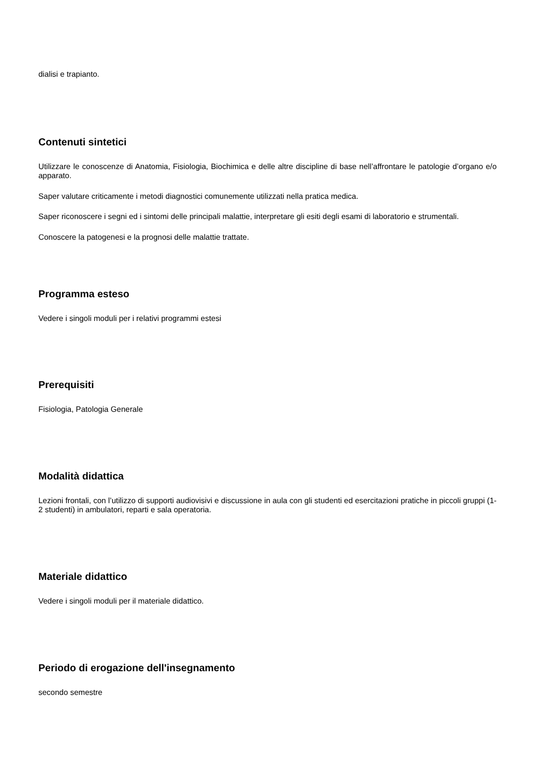dialisi e trapianto.
Contenuti sintetici
Utilizzare le conoscenze di Anatomia, Fisiologia, Biochimica e delle altre discipline di base nell’affrontare le patologie d’organo e/o apparato.
Saper valutare criticamente i metodi diagnostici comunemente utilizzati nella pratica medica.
Saper riconoscere i segni ed i sintomi delle principali malattie, interpretare gli esiti degli esami di laboratorio e strumentali.
Conoscere la patogenesi e la prognosi delle malattie trattate.
Programma esteso
Vedere i singoli moduli per i relativi programmi estesi
Prerequisiti
Fisiologia, Patologia Generale
Modalità didattica
Lezioni frontali, con l’utilizzo di supporti audiovisivi e discussione in aula con gli studenti ed esercitazioni pratiche in piccoli gruppi (1-2 studenti) in ambulatori, reparti e sala operatoria.
Materiale didattico
Vedere i singoli moduli per il materiale didattico.
Periodo di erogazione dell'insegnamento
secondo semestre